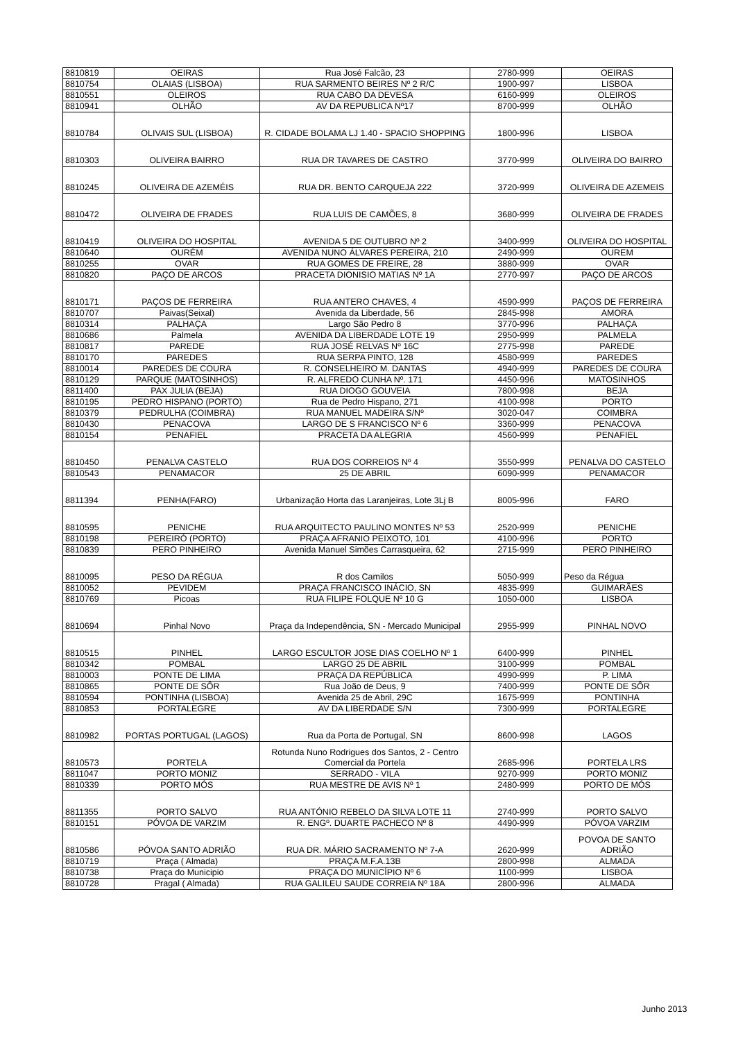| 8810819 | OEIRAS | Rua José Falcão, 23 | 2780-999 | OEIRAS |
| 8810754 | OLAIAS (LISBOA) | RUA SARMENTO BEIRES Nº 2 R/C | 1900-997 | LISBOA |
| 8810551 | OLEIROS | RUA CABO DA DEVESA | 6160-999 | OLEIROS |
| 8810941 | OLHÃO | AV DA REPUBLICA Nº17 | 8700-999 | OLHÃO |
| 8810784 | OLIVAIS SUL (LISBOA) | R. CIDADE BOLAMA LJ 1.40 - SPACIO SHOPPING | 1800-996 | LISBOA |
| 8810303 | OLIVEIRA BAIRRO | RUA DR TAVARES DE CASTRO | 3770-999 | OLIVEIRA DO BAIRRO |
| 8810245 | OLIVEIRA DE AZEMÉIS | RUA DR. BENTO CARQUEJA 222 | 3720-999 | OLIVEIRA DE AZEMEIS |
| 8810472 | OLIVEIRA DE FRADES | RUA LUIS DE CAMÕES, 8 | 3680-999 | OLIVEIRA DE FRADES |
| 8810419 | OLIVEIRA DO HOSPITAL | AVENIDA 5 DE OUTUBRO Nº 2 | 3400-999 | OLIVEIRA DO HOSPITAL |
| 8810640 | OURÉM | AVENIDA NUNO ÁLVARES PEREIRA, 210 | 2490-999 | OUREM |
| 8810255 | OVAR | RUA GOMES DE FREIRE, 28 | 3880-999 | OVAR |
| 8810820 | PAÇO DE ARCOS | PRACETA DIONISIO MATIAS Nº 1A | 2770-997 | PAÇO DE ARCOS |
| 8810171 | PAÇOS DE FERREIRA | RUA ANTERO CHAVES, 4 | 4590-999 | PAÇOS DE FERREIRA |
| 8810707 | Paivas(Seixal) | Avenida da Liberdade, 56 | 2845-998 | AMORA |
| 8810314 | PALHAÇA | Largo São Pedro 8 | 3770-996 | PALHAÇA |
| 8810686 | Palmela | AVENIDA DA LIBERDADE LOTE 19 | 2950-999 | PALMELA |
| 8810817 | PAREDE | RUA JOSÉ RELVAS Nº 16C | 2775-998 | PAREDE |
| 8810170 | PAREDES | RUA SERPA PINTO, 128 | 4580-999 | PAREDES |
| 8810014 | PAREDES DE COURA | R. CONSELHEIRO M. DANTAS | 4940-999 | PAREDES DE COURA |
| 8810129 | PARQUE (MATOSINHOS) | R. ALFREDO CUNHA Nº. 171 | 4450-996 | MATOSINHOS |
| 8811400 | PAX JULIA (BEJA) | RUA DIOGO GOUVEIA | 7800-998 | BEJA |
| 8810195 | PEDRO HISPANO (PORTO) | Rua de Pedro Hispano, 271 | 4100-998 | PORTO |
| 8810379 | PEDRULHA (COIMBRA) | RUA MANUEL MADEIRA S/Nº | 3020-047 | COIMBRA |
| 8810430 | PENACOVA | LARGO DE S FRANCISCO Nº 6 | 3360-999 | PENACOVA |
| 8810154 | PENAFIEL | PRACETA DA ALEGRIA | 4560-999 | PENAFIEL |
| 8810450 | PENALVA CASTELO | RUA DOS CORREIOS Nº 4 | 3550-999 | PENALVA DO CASTELO |
| 8810543 | PENAMACOR | 25 DE ABRIL | 6090-999 | PENAMACOR |
| 8811394 | PENHA(FARO) | Urbanização Horta das Laranjeiras, Lote 3Lj B | 8005-996 | FARO |
| 8810595 | PENICHE | RUA ARQUITECTO PAULINO MONTES Nº 53 | 2520-999 | PENICHE |
| 8810198 | PEREIRÓ (PORTO) | PRAÇA AFRANIO PEIXOTO, 101 | 4100-996 | PORTO |
| 8810839 | PERO PINHEIRO | Avenida Manuel Simões Carrasqueira, 62 | 2715-999 | PERO PINHEIRO |
| 8810095 | PESO DA RÉGUA | R dos Camilos | 5050-999 | Peso da Régua |
| 8810052 | PEVIDEM | PRAÇA FRANCISCO INÁCIO, SN | 4835-999 | GUIMARÃES |
| 8810769 | Picoas | RUA FILIPE FOLQUE Nº 10 G | 1050-000 | LISBOA |
| 8810694 | Pinhal Novo | Praça da Independência, SN - Mercado Municipal | 2955-999 | PINHAL NOVO |
| 8810515 | PINHEL | LARGO ESCULTOR JOSE DIAS COELHO Nº 1 | 6400-999 | PINHEL |
| 8810342 | POMBAL | LARGO 25 DE ABRIL | 3100-999 | POMBAL |
| 8810003 | PONTE DE LIMA | PRAÇA DA REPÚBLICA | 4990-999 | P. LIMA |
| 8810865 | PONTE DE SÔR | Rua João de Deus, 9 | 7400-999 | PONTE DE SÔR |
| 8810594 | PONTINHA (LISBOA) | Avenida 25 de Abril, 29C | 1675-999 | PONTINHA |
| 8810853 | PORTALEGRE | AV DA LIBERDADE S/N | 7300-999 | PORTALEGRE |
| 8810982 | PORTAS PORTUGAL (LAGOS) | Rua da Porta de Portugal, SN | 8600-998 | LAGOS |
| 8810573 | PORTELA | Rotunda Nuno Rodrigues dos Santos, 2 - Centro Comercial da Portela | 2685-996 | PORTELA LRS |
| 8811047 | PORTO MONIZ | SERRADO - VILA | 9270-999 | PORTO MONIZ |
| 8810339 | PORTO MÓS | RUA MESTRE DE AVIS Nº 1 | 2480-999 | PORTO DE MÓS |
| 8811355 | PORTO SALVO | RUA ANTÓNIO REBELO DA SILVA LOTE 11 | 2740-999 | PORTO SALVO |
| 8810151 | PÓVOA DE VARZIM | R. ENGº. DUARTE PACHECO Nº 8 | 4490-999 | PÓVOA VARZIM |
| 8810586 | PÓVOA SANTO ADRIÃO | RUA DR. MÁRIO SACRAMENTO Nº 7-A | 2620-999 | POVOA DE SANTO ADRIÃO |
| 8810719 | Praça ( Almada) | PRAÇA M.F.A.13B | 2800-998 | ALMADA |
| 8810738 | Praça do Municipio | PRAÇA DO MUNICÍPIO Nº 6 | 1100-999 | LISBOA |
| 8810728 | Pragal ( Almada) | RUA GALILEU SAUDE CORREIA Nº 18A | 2800-996 | ALMADA |
Junho 2013